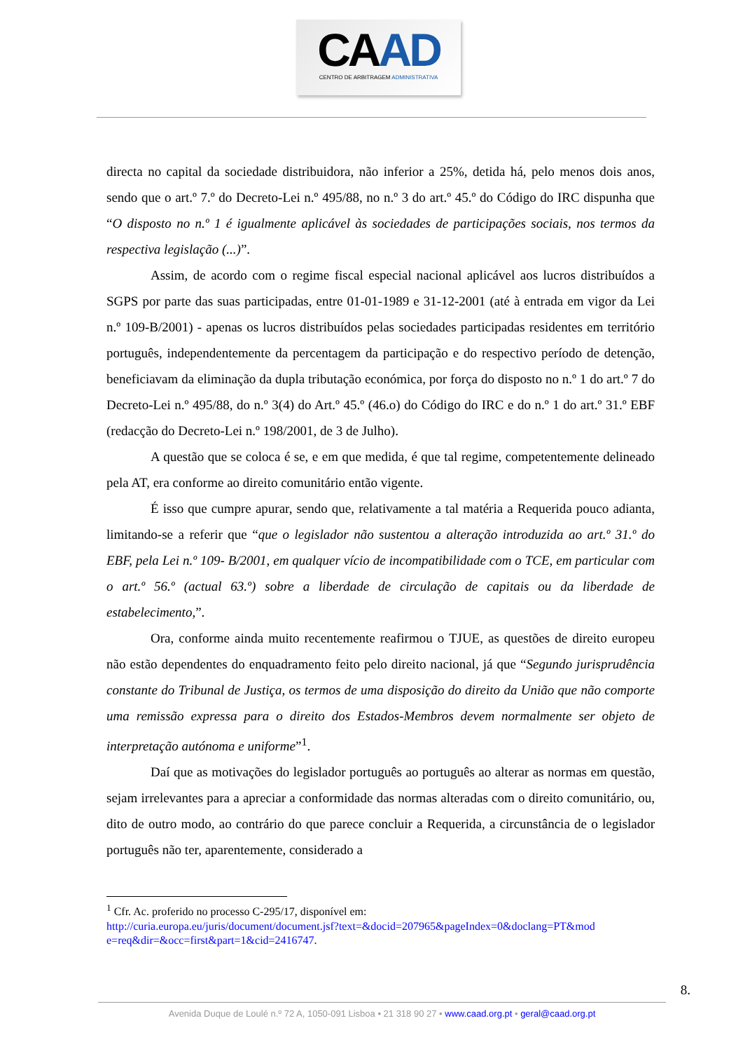CAAD
CENTRO DE ARBITRAGEM ADMINISTRATIVA
directa no capital da sociedade distribuidora, não inferior a 25%, detida há, pelo menos dois anos, sendo que o art.º 7.º do Decreto-Lei n.º 495/88, no n.º 3 do art.º 45.º do Código do IRC dispunha que “O disposto no n.º 1 é igualmente aplicável às sociedades de participações sociais, nos termos da respectiva legislação (...)”.
Assim, de acordo com o regime fiscal especial nacional aplicável aos lucros distribuídos a SGPS por parte das suas participadas, entre 01-01-1989 e 31-12-2001 (até à entrada em vigor da Lei n.º 109-B/2001) - apenas os lucros distribuídos pelas sociedades participadas residentes em território português, independentemente da percentagem da participação e do respectivo período de detenção, beneficiavam da eliminação da dupla tributação económica, por força do disposto no n.º 1 do art.º 7 do Decreto-Lei n.º 495/88, do n.º 3(4) do Art.º 45.º (46.o) do Código do IRC e do n.º 1 do art.º 31.º EBF (redacção do Decreto-Lei n.º 198/2001, de 3 de Julho).
A questão que se coloca é se, e em que medida, é que tal regime, competentemente delineado pela AT, era conforme ao direito comunitário então vigente.
É isso que cumpre apurar, sendo que, relativamente a tal matéria a Requerida pouco adianta, limitando-se a referir que “que o legislador não sustentou a alteração introduzida ao art.º 31.º do EBF, pela Lei n.º 109- B/2001, em qualquer vício de incompatibilidade com o TCE, em particular com o art.º 56.º (actual 63.º) sobre a liberdade de circulação de capitais ou da liberdade de estabelecimento,”.
Ora, conforme ainda muito recentemente reafirmou o TJUE, as questões de direito europeu não estão dependentes do enquadramento feito pelo direito nacional, já que “Segundo jurisprudência constante do Tribunal de Justiça, os termos de uma disposição do direito da União que não comporte uma remissão expressa para o direito dos Estados-Membros devem normalmente ser objeto de interpretação autónoma e uniforme”<sup>1</sup>.
Daí que as motivações do legislador português ao português ao alterar as normas em questão, sejam irrelevantes para a apreciar a conformidade das normas alteradas com o direito comunitário, ou, dito de outro modo, ao contrário do que parece concluir a Requerida, a circunstância de o legislador português não ter, aparentemente, considerado a
<sup>1</sup> Cfr. Ac. proferido no processo C-295/17, disponível em:
http://curia.europa.eu/juris/document/document.jsf?text=&docid=207965&pageIndex=0&doclang=PT&mod e=req&dir=&occ=first&part=1&cid=2416747.
8.
Avenida Duque de Loulé n.º 72 A, 1050-091 Lisboa • 21 318 90 27 • www.caad.org.pt • geral@caad.org.pt